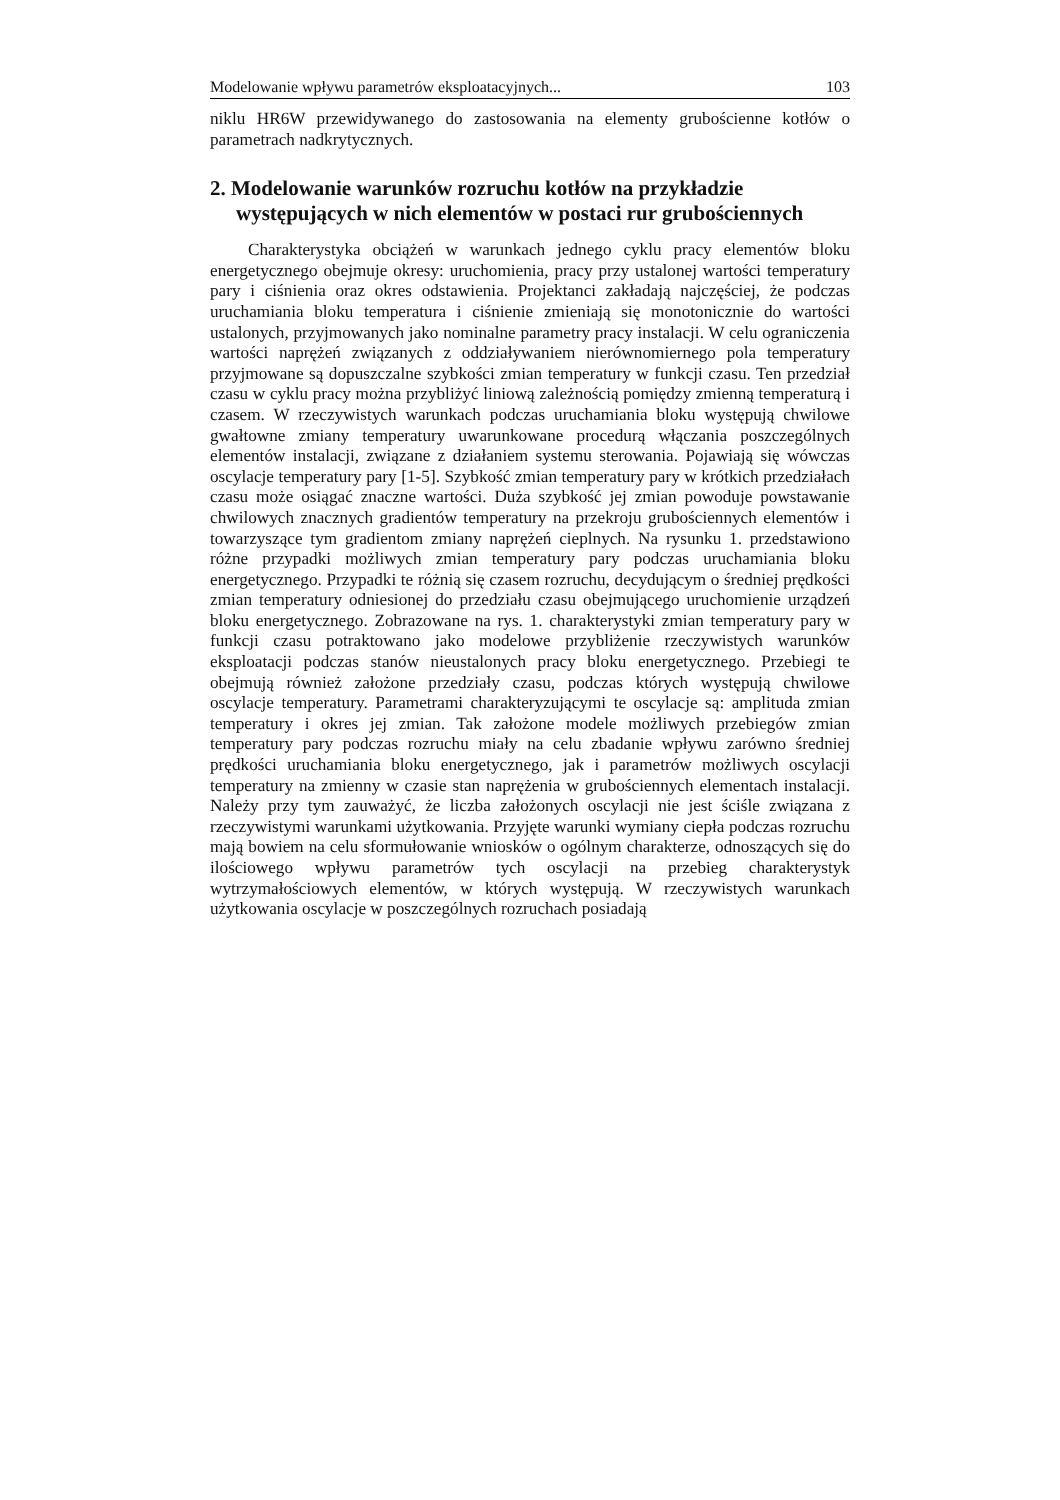Modelowanie wpływu parametrów eksploatacyjnych... 103
niklu HR6W przewidywanego do zastosowania na elementy grubościenne kotłów o parametrach nadkrytycznych.
2. Modelowanie warunków rozruchu kotłów na przykładzie występujących w nich elementów w postaci rur grubościennych
Charakterystyka obciążeń w warunkach jednego cyklu pracy elementów bloku energetycznego obejmuje okresy: uruchomienia, pracy przy ustalonej wartości temperatury pary i ciśnienia oraz okres odstawienia. Projektanci zakładają najczęściej, że podczas uruchamiania bloku temperatura i ciśnienie zmieniają się monotonicznie do wartości ustalonych, przyjmowanych jako nominalne parametry pracy instalacji. W celu ograniczenia wartości naprężeń związanych z oddziaływaniem nierównomiernego pola temperatury przyjmowane są dopuszczalne szybkości zmian temperatury w funkcji czasu. Ten przedział czasu w cyklu pracy można przybliżyć liniową zależnością pomiędzy zmienną temperaturą i czasem. W rzeczywistych warunkach podczas uruchamiania bloku występują chwilowe gwałtowne zmiany temperatury uwarunkowane procedurą włączania poszczególnych elementów instalacji, związane z działaniem systemu sterowania. Pojawiają się wówczas oscylacje temperatury pary [1-5]. Szybkość zmian temperatury pary w krótkich przedziałach czasu może osiągać znaczne wartości. Duża szybkość jej zmian powoduje powstawanie chwilowych znacznych gradientów temperatury na przekroju grubościennych elementów i towarzyszące tym gradientom zmiany naprężeń cieplnych. Na rysunku 1. przedstawiono różne przypadki możliwych zmian temperatury pary podczas uruchamiania bloku energetycznego. Przypadki te różnią się czasem rozruchu, decydującym o średniej prędkości zmian temperatury odniesionej do przedziału czasu obejmującego uruchomienie urządzeń bloku energetycznego. Zobrazowane na rys. 1. charakterystyki zmian temperatury pary w funkcji czasu potraktowano jako modelowe przybliżenie rzeczywistych warunków eksploatacji podczas stanów nieustalonych pracy bloku energetycznego. Przebiegi te obejmują również założone przedziały czasu, podczas których występują chwilowe oscylacje temperatury. Parametrami charakteryzującymi te oscylacje są: amplituda zmian temperatury i okres jej zmian. Tak założone modele możliwych przebiegów zmian temperatury pary podczas rozruchu miały na celu zbadanie wpływu zarówno średniej prędkości uruchamiania bloku energetycznego, jak i parametrów możliwych oscylacji temperatury na zmienny w czasie stan naprężenia w grubościennych elementach instalacji. Należy przy tym zauważyć, że liczba założonych oscylacji nie jest ściśle związana z rzeczywistymi warunkami użytkowania. Przyjęte warunki wymiany ciepła podczas rozruchu mają bowiem na celu sformułowanie wniosków o ogólnym charakterze, odnoszących się do ilościowego wpływu parametrów tych oscylacji na przebieg charakterystyk wytrzymałościowych elementów, w których występują. W rzeczywistych warunkach użytkowania oscylacje w poszczególnych rozruchach posiadają